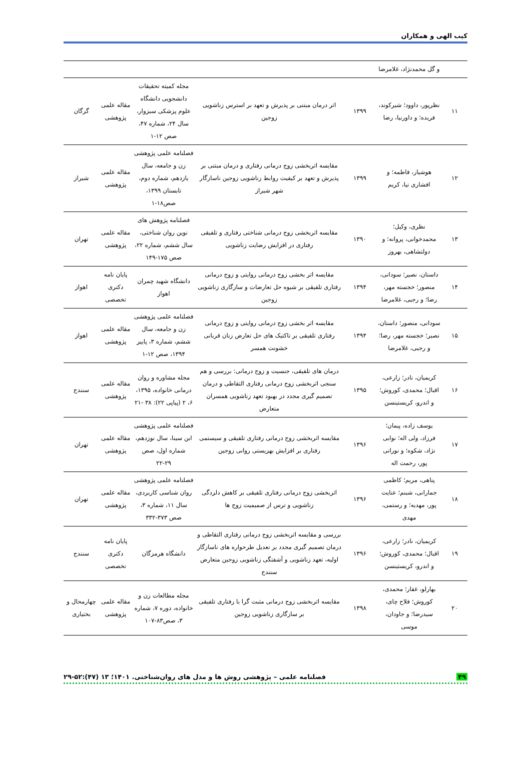کیب الهی و همکاران
| | و گل محمدنژاد، غلامرضا | | | | | |
| ۱۱ | نظرپور، داوود؛ شیرکوند، فریده؛ و داورنیا، رضا | ۱۳۹۹ | اثر درمان مبتنی بر پذیرش و تعهد بر استرس زناشویی زوجین | مجله کمیته تحقیقات دانشجویی دانشگاه علوم پزشکی سبزوار، سال ۲۴، شماره ۴۷، صص ۱۲-۱ | مقاله علمی پژوهشی | گرگان |
| ۱۲ | هوشیار، فاطمه؛ و افشاری نیا، کریم | ۱۳۹۹ | مقایسه اثربخشی زوج درمانی رفتاری و درمان مبتنی بر پذیرش و تعهد بر کیفیت روابط زناشویی زوجین ناسازگار شهر شیراز | فصلنامه علمی پژوهشی زن و جامعه، سال یازدهم، شماره دوم، تابستان ۱۳۹۹، صص۱۸-۱ | مقاله علمی پژوهشی | شیراز |
| ۱۳ | نظری، وکیل؛ محمدخوانی، پروانه؛ و دولتشاهی، بهروز | ۱۳۹۰ | مقایسه اثربخشی زوج درمانی شناختی رفتاری و تلفیقی رفتاری در افزایش رضایت زناشویی | فصلنامه پژوهش های نوین روان شناختی، سال ششم، شماره ۲۲، صص ۱۷۵-۱۴۹ | مقاله علمی پژوهشی | تهران |
| ۱۴ | داستان، نصیر؛ سودانی، منصور؛ خجسته مهر، رضا؛ و رجبی، غلامرضا | ۱۳۹۴ | مقایسه اثر بخشی زوج درمانی روایتی و زوج درمانی رفتاری تلفیقی بر شیوه حل تعارضات و سازگاری زناشویی زوجین | دانشگاه شهید چمران اهواز | پایان نامه دکتری تخصصی | اهواز |
| ۱۵ | سودانی، منصور؛ داستان، نصیر؛ خجسته مهر، رضا؛ و رجبی، غلامرضا | ۱۳۹۴ | مقایسه اثر بخشی زوج درمانی روایتی و زوج درمانی رفتاری تلفیقی بر تاکتیک های حل تعارض زنان قربانی خشونت همسر | فصلنامه علمی پژوهشی زن و جامعه، سال ششم، شماره ۳، پاییز ۱۳۹۴، صص ۱۲-۱ | مقاله علمی پژوهشی | اهواز |
| ۱۶ | کریمیان، نادر؛ زارعی، اقبال؛ محمدی، کوروش؛ و اندرو، کریستینسن | ۱۳۹۵ | درمان های تلفیقی، جنسیت و زوج درمانی: بررسی و هم سنجی اثربخشی زوج درمانی رفتاری التقاطی و درمان تصمیم گیری مجدد در بهبود تعهد زناشویی همسران متعارض | مجله مشاوره و روان درمانی خانواده، ۱۳۹۵، ۶، ۲ (پیاپی ۲۲): ۳۸ -۲۱ | مقاله علمی پژوهشی | سنندج |
| ۱۷ | یوسف زاده، پیمان؛ فرزاد، ولی اله؛ نوابی نژاد، شکوه؛ و نورانی پور، رحمت اله | ۱۳۹۶ | مقایسه اثربخشی زوج درمانی رفتاری تلفیقی و سیستمی رفتاری بر افزایش بهزیستی روانی زوجین | فصلنامه علمی پژوهشی ابن سینا، سال نوزدهم، شماره اول، صص ۲۹-۲۲ | مقاله علمی پژوهشی | تهران |
| ۱۸ | پناهی، مریم؛ کاظمی جمارانی، شبنم؛ عنایت پور، مهدیه؛ و رستمی، مهدی | ۱۳۹۶ | اثربخشی زوج درمانی رفتاری تلفیقی بر کاهش دلزدگی زناشویی و ترس از صمیمیت زوج ها | فصلنامه علمی پژوهشی روان شناسی کاربردی، سال ۱۱، شماره ۳، صص ۳۷۳-۳۳۲ | مقاله علمی پژوهشی | تهران |
| ۱۹ | کریمیان، نادر؛ زارعی، اقبال؛ محمدی، کوروش؛ و اندرو، کریستینسن | ۱۳۹۶ | بررسی و مقایسه اثربخشی زوج درمانی رفتاری التقاطی و درمان تصمیم گیری مجدد بر تعدیل طرحواره های ناسازگار اولیه، تعهد زناشویی و آشفتگی زناشویی زوجین متعارض سنندج | دانشگاه هرمزگان | پایان نامه دکتری تخصصی | سنندج |
| ۲۰ | بهارلو، غفار؛ محمدی، کوروش؛ فلاح چای، سیدرضا؛ و جاودان، موسی | ۱۳۹۸ | مقایسه اثربخشی زوج درمانی مثبت گرا با رفتاری تلفیقی بر سازگاری زناشویی زوجین | مجله مطالعات زن و خانواده، دوره ۷، شماره ۳، صص۸۳-۱۰۷ | مقاله علمی پژوهشی | چهارمحال و بختیاری |
۴۹ فصلنامه علمی – پژوهشی روش ها و مدل های روان‌شناختی. ۱۴۰۱؛ ۱۳ (۴۷):۵۲-۲۹